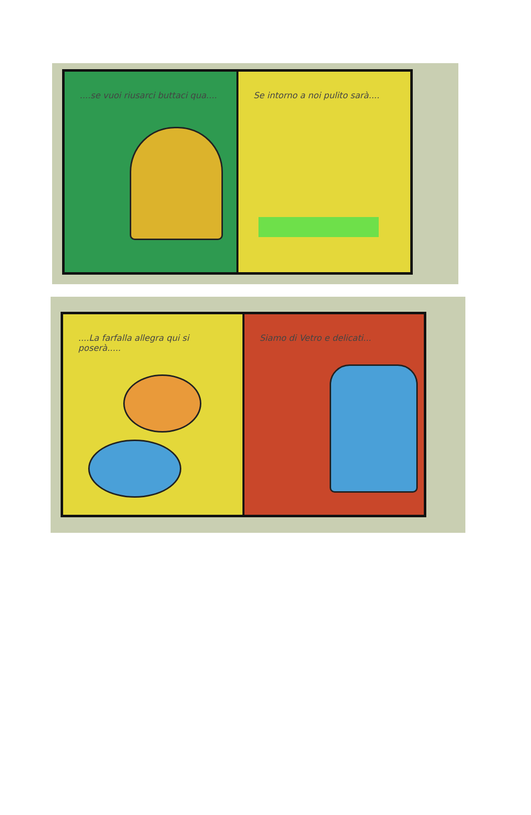....se vuoi riusarci buttaci qua....
Se intorno a noi pulito sarà....
....La farfalla allegra qui si poserà.....
Siamo di Vetro e delicati...